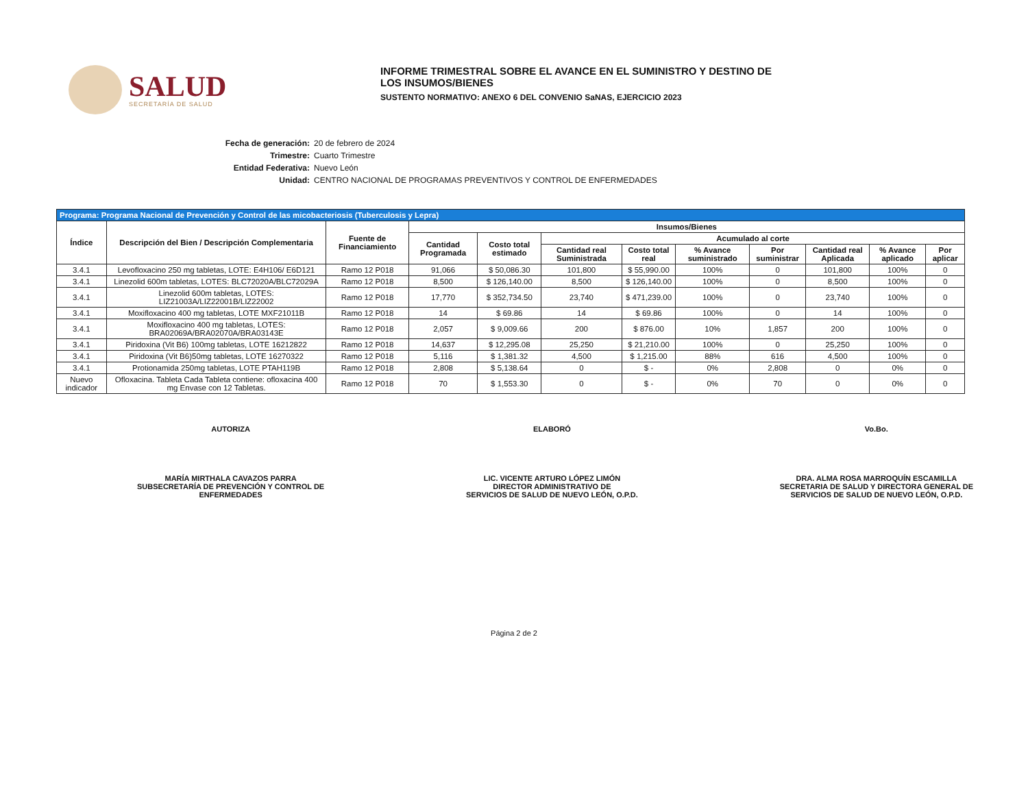SALUD
SECRETARÍA DE SALUD
INFORME TRIMESTRAL SOBRE EL AVANCE EN EL SUMINISTRO Y DESTINO DE LOS INSUMOS/BIENES
SUSTENTO NORMATIVO: ANEXO 6 DEL CONVENIO SaNAS, EJERCICIO 2023
Fecha de generación: 20 de febrero de 2024
Trimestre: Cuarto Trimestre
Entidad Federativa: Nuevo León
Unidad: CENTRO NACIONAL DE PROGRAMAS PREVENTIVOS Y CONTROL DE ENFERMEDADES
| Programa: Programa Nacional de Prevención y Control de las micobacteriosis (Tuberculosis y Lepra) | | | | | | | | | | | |
| Índice | Descripción del Bien / Descripción Complementaria | Fuente de Financiamiento | Insumos/Bienes | | | | | | | | |
| | | | Cantidad Programada | Costo total estimado | Acumulado al corte | | | | | | |
| | | | | | Cantidad real Suministrada | Costo total real | % Avance suministrado | Por suministrar | Cantidad real Aplicada | % Avance aplicado | Por aplicar |
| 3.4.1 | Levofloxacino 250 mg tabletas, LOTE: E4H106/ E6D121 | Ramo 12 P018 | 91,066 | $ 50,086.30 | 101,800 | $ 55,990.00 | 100% | 0 | 101,800 | 100% | 0 |
| 3.4.1 | Linezolid 600m tabletas, LOTES: BLC72020A/BLC72029A | Ramo 12 P018 | 8,500 | $ 126,140.00 | 8,500 | $ 126,140.00 | 100% | 0 | 8,500 | 100% | 0 |
| 3.4.1 | Linezolid 600m tabletas, LOTES: LIZ21003A/LIZ22001B/LIZ22002 | Ramo 12 P018 | 17,770 | $ 352,734.50 | 23,740 | $ 471,239.00 | 100% | 0 | 23,740 | 100% | 0 |
| 3.4.1 | Moxifloxacino 400 mg tabletas, LOTE MXF21011B | Ramo 12 P018 | 14 | $ 69.86 | 14 | $ 69.86 | 100% | 0 | 14 | 100% | 0 |
| 3.4.1 | Moxifloxacino 400 mg tabletas, LOTES: BRA02069A/BRA02070A/BRA03143E | Ramo 12 P018 | 2,057 | $ 9,009.66 | 200 | $ 876.00 | 10% | 1,857 | 200 | 100% | 0 |
| 3.4.1 | Piridoxina (Vit B6) 100mg tabletas, LOTE 16212822 | Ramo 12 P018 | 14,637 | $ 12,295.08 | 25,250 | $ 21,210.00 | 100% | 0 | 25,250 | 100% | 0 |
| 3.4.1 | Piridoxina (Vit B6)50mg tabletas, LOTE 16270322 | Ramo 12 P018 | 5,116 | $ 1,381.32 | 4,500 | $ 1,215.00 | 88% | 616 | 4,500 | 100% | 0 |
| 3.4.1 | Protionamida 250mg tabletas, LOTE PTAH119B | Ramo 12 P018 | 2,808 | $ 5,138.64 | 0 | $ - | 0% | 2,808 | 0 | 0% | 0 |
| Nuevo indicador | Ofloxacina. Tableta Cada Tableta contiene: ofloxacina 400 mg Envase con 12 Tabletas. | Ramo 12 P018 | 70 | $ 1,553.30 | 0 | $ - | 0% | 70 | 0 | 0% | 0 |
AUTORIZA
MARÍA MIRTHALA CAVAZOS PARRA
SUBSECRETARÍA DE PREVENCIÓN Y CONTROL DE
ENFERMEDADES
ELABORÓ
LIC. VICENTE ARTURO LÓPEZ LIMÓN
DIRECTOR ADMINISTRATIVO DE
SERVICIOS DE SALUD DE NUEVO LEÓN, O.P.D.
Vo.Bo.
DRA. ALMA ROSA MARROQUÍN ESCAMILLA
SECRETARIA DE SALUD Y DIRECTORA GENERAL DE
SERVICIOS DE SALUD DE NUEVO LEÓN, O.P.D.
Página 2 de 2